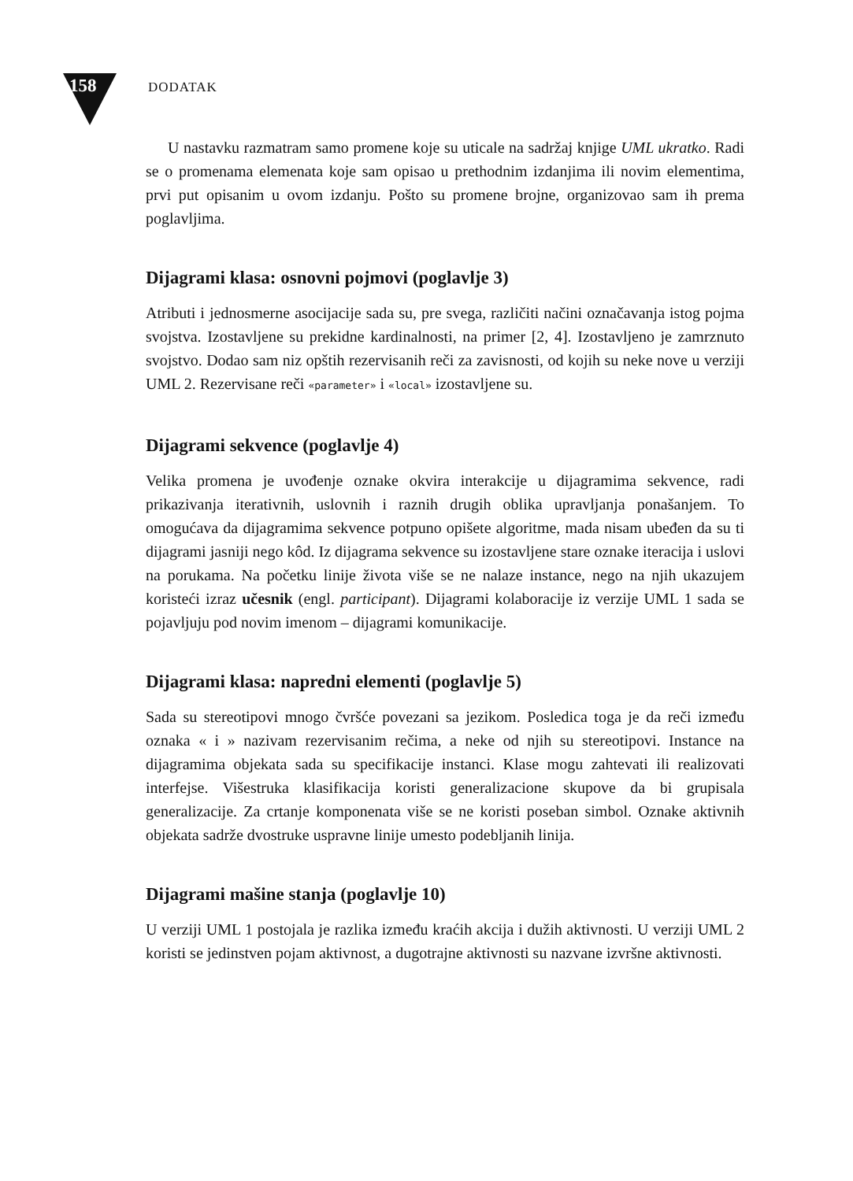158 DODATAK
U nastavku razmatram samo promene koje su uticale na sadržaj knjige UML ukratko. Radi se o promenama elemenata koje sam opisao u prethodnim izdanjima ili novim elementima, prvi put opisanim u ovom izdanju. Pošto su promene brojne, organizovao sam ih prema poglavljima.
Dijagrami klasa: osnovni pojmovi (poglavlje 3)
Atributi i jednosmerne asocijacije sada su, pre svega, različiti načini označavanja istog pojma svojstva. Izostavljene su prekidne kardinalnosti, na primer [2, 4]. Izostavljeno je zamrznuto svojstvo. Dodao sam niz opštih rezervisanih reči za zavisnosti, od kojih su neke nove u verziji UML 2. Rezervisane reči «parameter» i «local» izostavljene su.
Dijagrami sekvence (poglavlje 4)
Velika promena je uvođenje oznake okvira interakcije u dijagramima sekvence, radi prikazivanja iterativnih, uslovnih i raznih drugih oblika upravljanja ponašanjem. To omogućava da dijagramima sekvence potpuno opišete algoritme, mada nisam ubeđen da su ti dijagrami jasniji nego kôd. Iz dijagrama sekvence su izostavljene stare oznake iteracija i uslovi na porukama. Na početku linije života više se ne nalaze instance, nego na njih ukazujem koristeći izraz učesnik (engl. participant). Dijagrami kolaboracije iz verzije UML 1 sada se pojavljuju pod novim imenom – dijagrami komunikacije.
Dijagrami klasa: napredni elementi (poglavlje 5)
Sada su stereotipovi mnogo čvršće povezani sa jezikom. Posledica toga je da reči između oznaka « i » nazivam rezervisanim rečima, a neke od njih su stereotipovi. Instance na dijagramima objekata sada su specifikacije instanci. Klase mogu zahtevati ili realizovati interfejse. Višestruka klasifikacija koristi generalizacione skupove da bi grupisala generalizacije. Za crtanje komponenata više se ne koristi poseban simbol. Oznake aktivnih objekata sadrže dvostruke uspravne linije umesto podebljanih linija.
Dijagrami mašine stanja (poglavlje 10)
U verziji UML 1 postojala je razlika između kraćih akcija i dužih aktivnosti. U verziji UML 2 koristi se jedinstven pojam aktivnost, a dugotrajne aktivnosti su nazvane izvršne aktivnosti.